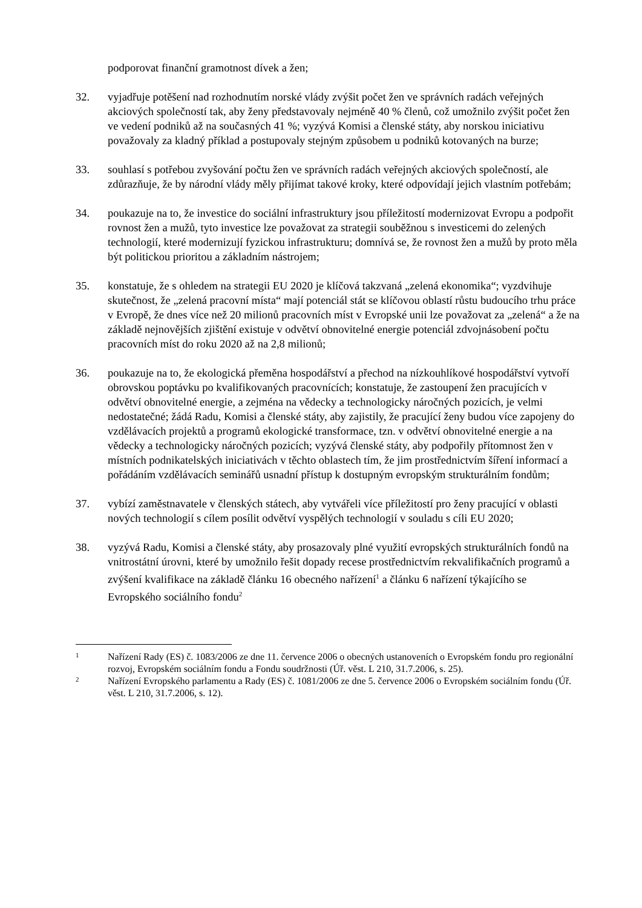podporovat finanční gramotnost dívek a žen;
32. vyjadřuje potěšení nad rozhodnutím norské vlády zvýšit počet žen ve správních radách veřejných akciových společností tak, aby ženy představovaly nejméně 40 % členů, což umožnilo zvýšit počet žen ve vedení podniků až na současných 41 %; vyzývá Komisi a členské státy, aby norskou iniciativu považovaly za kladný příklad a postupovaly stejným způsobem u podniků kotovaných na burze;
33. souhlasí s potřebou zvyšování počtu žen ve správních radách veřejných akciových společností, ale zdůrazňuje, že by národní vlády měly přijímat takové kroky, které odpovídají jejich vlastním potřebám;
34. poukazuje na to, že investice do sociální infrastruktury jsou příležitostí modernizovat Evropu a podpořit rovnost žen a mužů, tyto investice lze považovat za strategii souběžnou s investicemi do zelených technologií, které modernizují fyzickou infrastrukturu; domnívá se, že rovnost žen a mužů by proto měla být politickou prioritou a základním nástrojem;
35. konstatuje, že s ohledem na strategii EU 2020 je klíčová takzvaná „zelená ekonomika“; vyzdvihuje skutečnost, že „zelená pracovní místa“ mají potenciál stát se klíčovou oblastí růstu budoucího trhu práce v Evropě, že dnes více než 20 milionů pracovních míst v Evropské unii lze považovat za „zelená“ a že na základě nejnovějších zjištění existuje v odvětví obnovitelné energie potenciál zdvojnásobení počtu pracovních míst do roku 2020 až na 2,8 milionů;
36. poukazuje na to, že ekologická přeměna hospodářství a přechod na nízkouhlíkové hospodářství vytvoří obrovskou poptávku po kvalifikovaných pracovnících; konstatuje, že zastoupení žen pracujících v odvětví obnovitelné energie, a zejména na vědecky a technologicky náročných pozicích, je velmi nedostatečné; žádá Radu, Komisi a členské státy, aby zajistily, že pracující ženy budou více zapojeny do vzdělávacích projektů a programů ekologické transformace, tzn. v odvětví obnovitelné energie a na vědecky a technologicky náročných pozicích; vyzývá členské státy, aby podpořily přítomnost žen v místních podnikatelských iniciativách v těchto oblastech tím, že jim prostřednictvím šíření informací a pořádáním vzdělávacích seminářů usnadní přístup k dostupným evropským strukturálním fondům;
37. vybízí zaměstnavatele v členských státech, aby vytvářeli více příležitostí pro ženy pracující v oblasti nových technologií s cílem posílit odvětví vyspělých technologií v souladu s cíli EU 2020;
38. vyzývá Radu, Komisi a členské státy, aby prosazovaly plné využití evropských strukturálních fondů na vnitrostátní úrovni, které by umožnilo řešit dopady recese prostřednictvím rekvalifikačních programů a zvýšení kvalifikace na základě článku 16 obecného nařízení<sup>1</sup> a článku 6 nařízení týkajícího se Evropského sociálního fondu<sup>2</sup>
1
Nařízení Rady (ES) č. 1083/2006 ze dne 11. července 2006 o obecných ustanoveních o Evropském fondu pro regionální rozvoj, Evropském sociálním fondu a Fondu soudržnosti (Úř. věst. L 210, 31.7.2006, s. 25).
2
Nařízení Evropského parlamentu a Rady (ES) č. 1081/2006 ze dne 5. července 2006 o Evropském sociálním fondu (Úř. věst. L 210, 31.7.2006, s. 12).